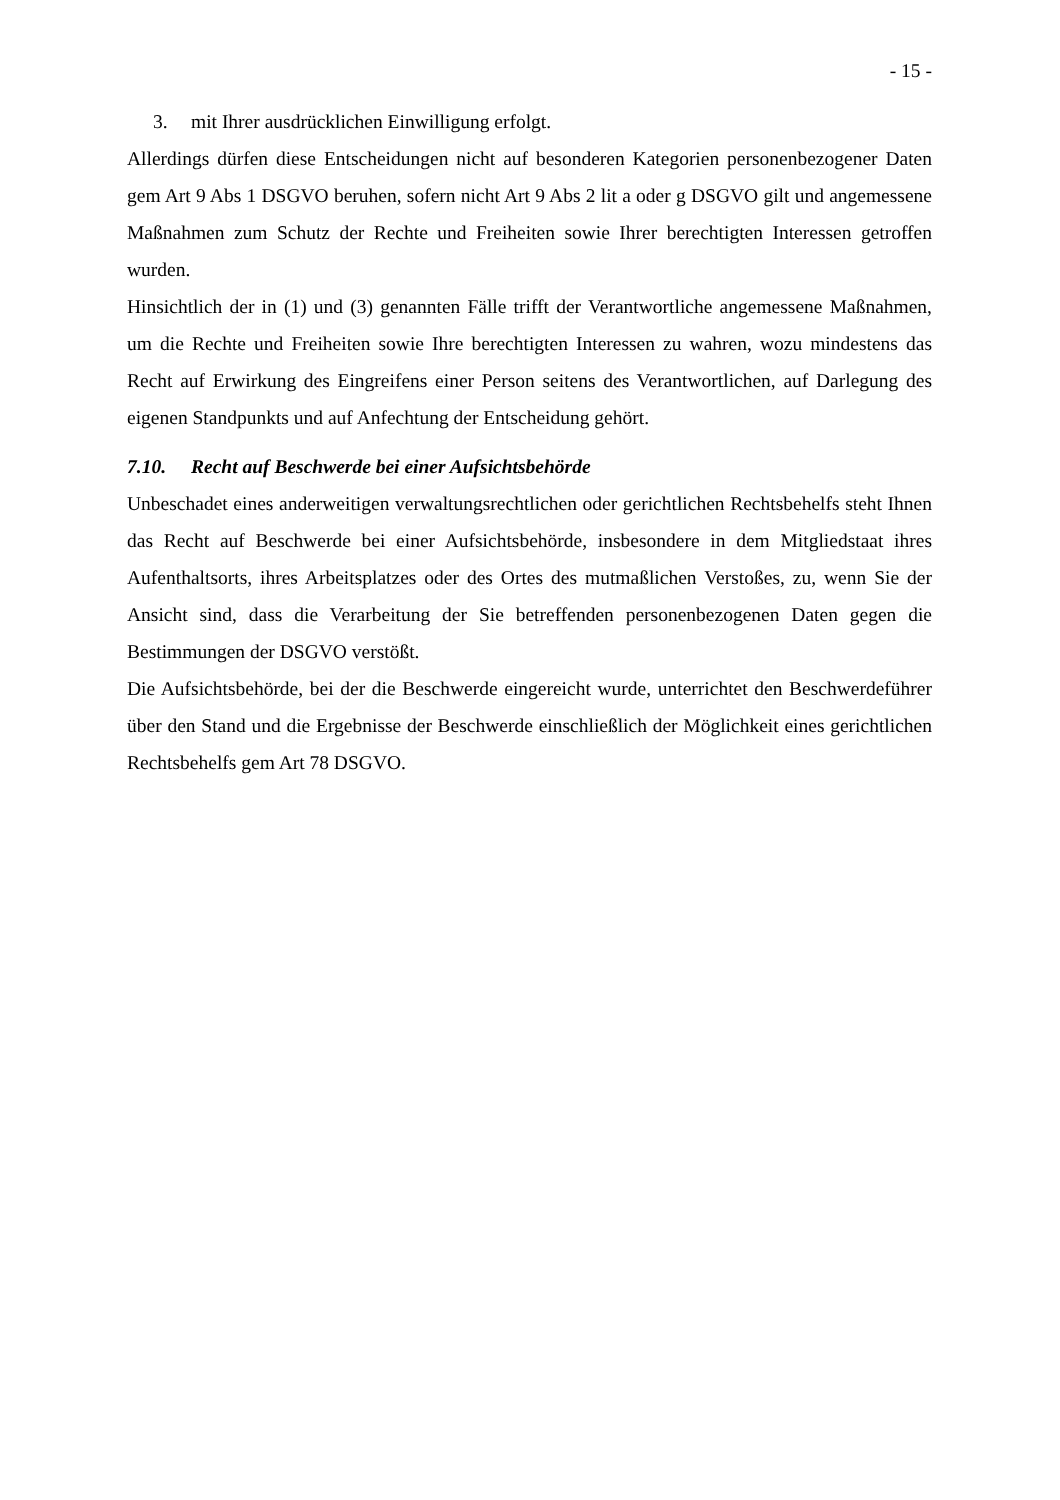- 15 -
3. mit Ihrer ausdrücklichen Einwilligung erfolgt.
Allerdings dürfen diese Entscheidungen nicht auf besonderen Kategorien personenbezogener Daten gem Art 9 Abs 1 DSGVO beruhen, sofern nicht Art 9 Abs 2 lit a oder g DSGVO gilt und angemessene Maßnahmen zum Schutz der Rechte und Freiheiten sowie Ihrer berechtigten Interessen getroffen wurden.
Hinsichtlich der in (1) und (3) genannten Fälle trifft der Verantwortliche angemessene Maßnahmen, um die Rechte und Freiheiten sowie Ihre berechtigten Interessen zu wahren, wozu mindestens das Recht auf Erwirkung des Eingreifens einer Person seitens des Verantwortlichen, auf Darlegung des eigenen Standpunkts und auf Anfechtung der Entscheidung gehört.
7.10. Recht auf Beschwerde bei einer Aufsichtsbehörde
Unbeschadet eines anderweitigen verwaltungsrechtlichen oder gerichtlichen Rechtsbehelfs steht Ihnen das Recht auf Beschwerde bei einer Aufsichtsbehörde, insbesondere in dem Mitgliedstaat ihres Aufenthaltsorts, ihres Arbeitsplatzes oder des Ortes des mutmaßlichen Verstoßes, zu, wenn Sie der Ansicht sind, dass die Verarbeitung der Sie betreffenden personenbezogenen Daten gegen die Bestimmungen der DSGVO verstößt.
Die Aufsichtsbehörde, bei der die Beschwerde eingereicht wurde, unterrichtet den Beschwerdeführer über den Stand und die Ergebnisse der Beschwerde einschließlich der Möglichkeit eines gerichtlichen Rechtsbehelfs gem Art 78 DSGVO.